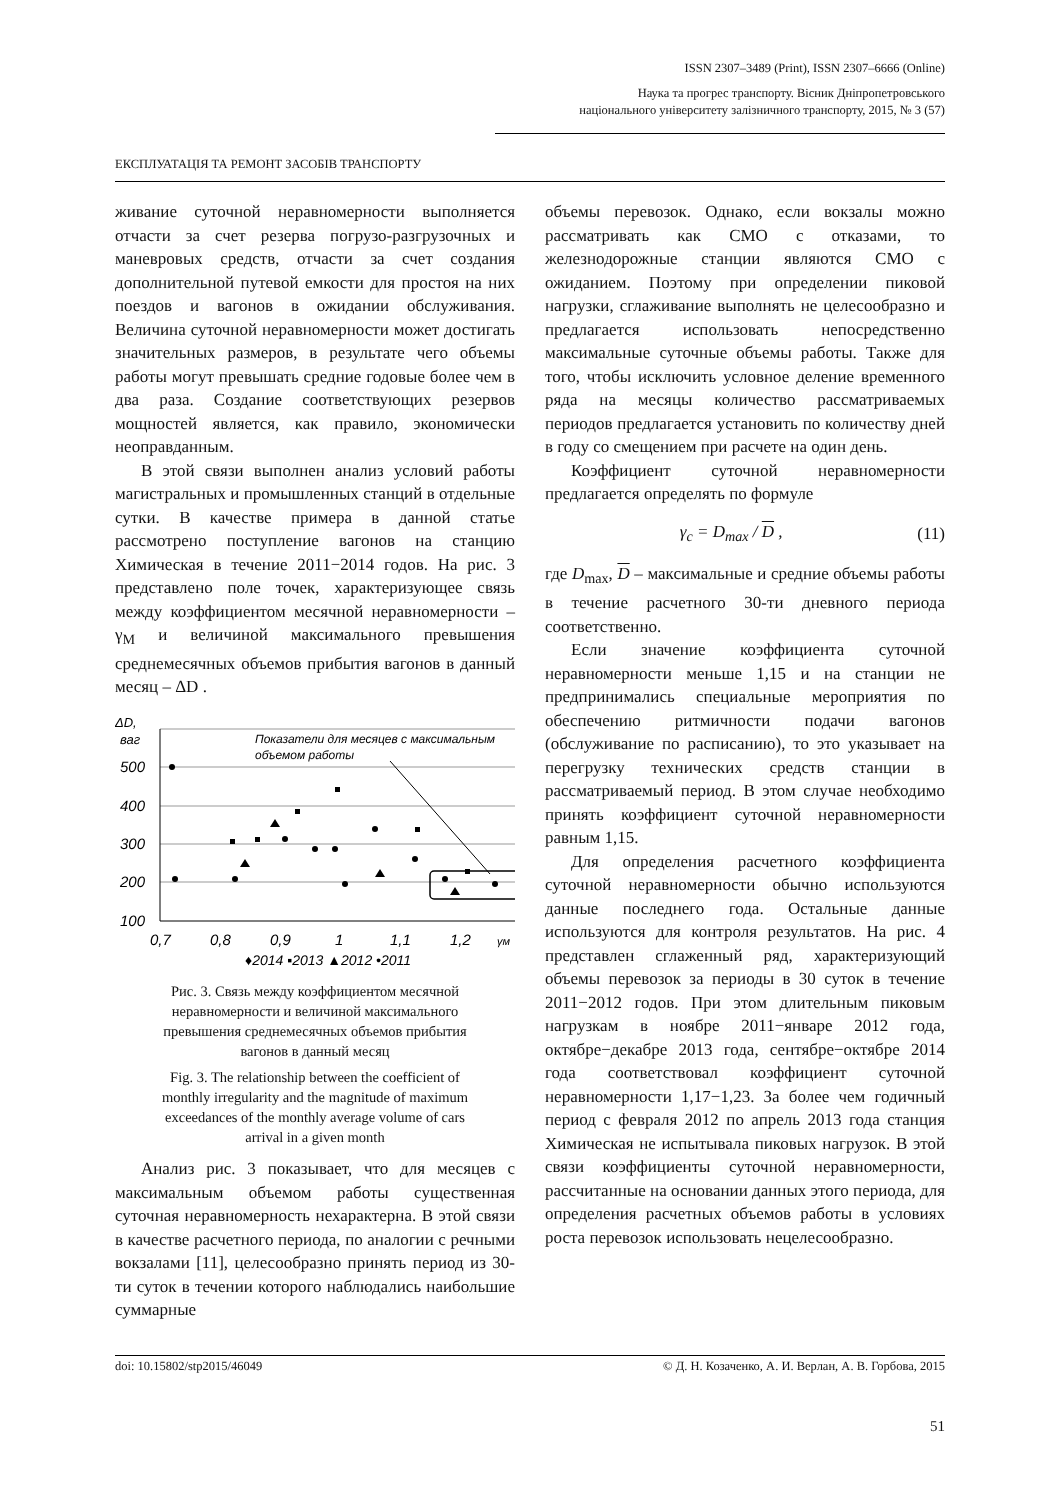ISSN 2307–3489 (Print), ISSN 2307–6666 (Online)
Наука та прогрес транспорту. Вісник Дніпропетровського
національного університету залізничного транспорту, 2015, № 3 (57)
ЕКСПЛУАТАЦІЯ ТА РЕМОНТ ЗАСОБІВ ТРАНСПОРТУ
живание суточной неравномерности выполняется отчасти за счет резерва погрузо-разгрузочных и маневровых средств, отчасти за счет создания дополнительной путевой емкости для простоя на них поездов и вагонов в ожидании обслуживания. Величина суточной неравномерности может достигать значительных размеров, в результате чего объемы работы могут превышать средние годовые более чем в два раза. Создание соответствующих резервов мощностей является, как правило, экономически неоправданным.
В этой связи выполнен анализ условий работы магистральных и промышленных станций в отдельные сутки. В качестве примера в данной статье рассмотрено поступление вагонов на станцию Химическая в течение 2011−2014 годов. На рис. 3 представлено поле точек, характеризующее связь между коэффициентом месячной неравномерности – γ<sub>M</sub> и величиной максимального превышения среднемесячных объемов прибытия вагонов в данный месяц – ΔD .
ΔD,
ваг
500
400
300
200
100
0,7
0,8
0,9
1
1,1
1,2
γм
♦2014 ▪2013 ▲2012 •2011
Показатели для месяцев с максимальным
объемом работы
Рис. 3. Связь между коэффициентом месячной неравномерности и величиной максимального превышения среднемесячных объемов прибытия вагонов в данный месяц
Fig. 3. The relationship between the coefficient of monthly irregularity and the magnitude of maximum exceedances of the monthly average volume of cars arrival in a given month
Анализ рис. 3 показывает, что для месяцев с максимальным объемом работы существенная суточная неравномерность нехарактерна. В этой связи в качестве расчетного периода, по аналогии с речными вокзалами [11], целесообразно принять период из 30-ти суток в течении которого наблюдались наибольшие суммарные
объемы перевозок. Однако, если вокзалы можно рассматривать как СМО с отказами, то железнодорожные станции являются СМО с ожиданием. Поэтому при определении пиковой нагрузки, сглаживание выполнять не целесообразно и предлагается использовать непосредственно максимальные суточные объемы работы. Также для того, чтобы исключить условное деление временного ряда на месяцы количество рассматриваемых периодов предлагается установить по количеству дней в году со смещением при расчете на один день.
Коэффициент суточной неравномерности предлагается определять по формуле
γ<sub>с</sub> = D<sub>max</sub> / D , (11)
где D<sub>max</sub>, D – максимальные и средние объемы работы в течение расчетного 30-ти дневного периода соответственно.
Если значение коэффициента суточной неравномерности меньше 1,15 и на станции не предпринимались специальные мероприятия по обеспечению ритмичности подачи вагонов (обслуживание по расписанию), то это указывает на перегрузку технических средств станции в рассматриваемый период. В этом случае необходимо принять коэффициент суточной неравномерности равным 1,15.
Для определения расчетного коэффициента суточной неравномерности обычно используются данные последнего года. Остальные данные используются для контроля результатов. На рис. 4 представлен сглаженный ряд, характеризующий объемы перевозок за периоды в 30 суток в течение 2011−2012 годов. При этом длительным пиковым нагрузкам в ноябре 2011−январе 2012 года, октябре−декабре 2013 года, сентябре−октябре 2014 года соответствовал коэффициент суточной неравномерности 1,17−1,23. За более чем годичный период с февраля 2012 по апрель 2013 года станция Химическая не испытывала пиковых нагрузок. В этой связи коэффициенты суточной неравномерности, рассчитанные на основании данных этого периода, для определения расчетных объемов работы в условиях роста перевозок использовать нецелесообразно.
doi: 10.15802/stp2015/46049 © Д. Н. Козаченко, А. И. Верлан, А. В. Горбова, 2015
51